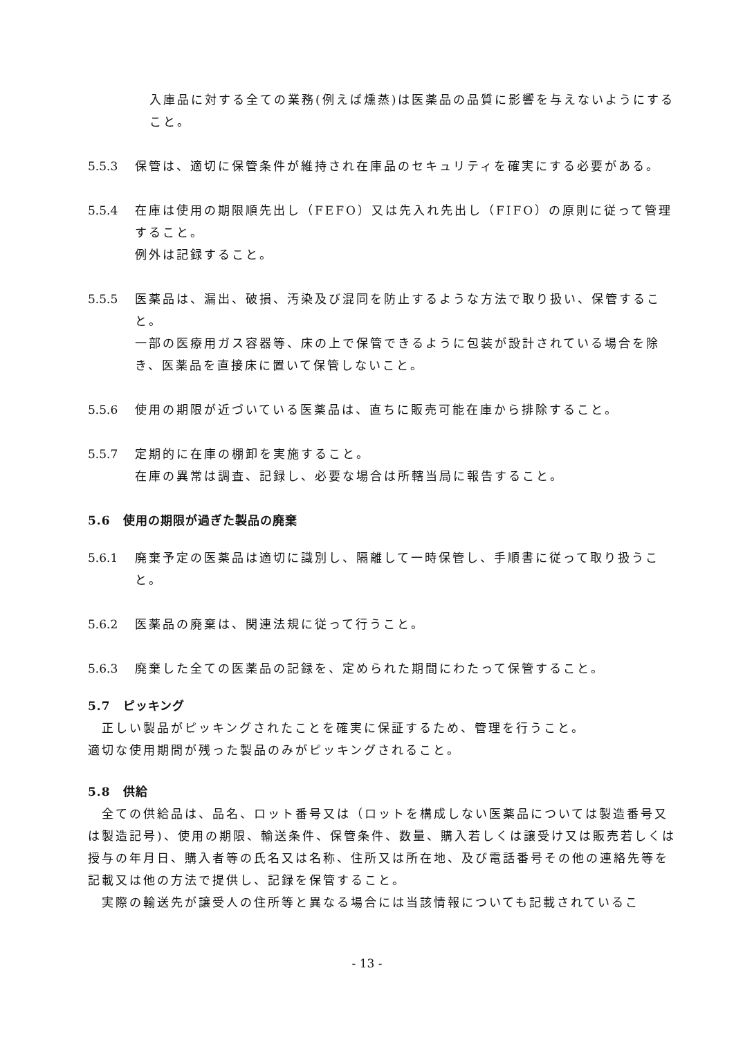入庫品に対する全ての業務(例えば燻蒸)は医薬品の品質に影響を与えないようにすること。
5.5.3 保管は、適切に保管条件が維持され在庫品のセキュリティを確実にする必要がある。
5.5.4 在庫は使用の期限順先出し（FEFO）又は先入れ先出し（FIFO）の原則に従って管理すること。
例外は記録すること。
5.5.5 医薬品は、漏出、破損、汚染及び混同を防止するような方法で取り扱い、保管すること。
一部の医療用ガス容器等、床の上で保管できるように包装が設計されている場合を除き、医薬品を直接床に置いて保管しないこと。
5.5.6 使用の期限が近づいている医薬品は、直ちに販売可能在庫から排除すること。
5.5.7 定期的に在庫の棚卸を実施すること。
在庫の異常は調査、記録し、必要な場合は所轄当局に報告すること。
5.6 使用の期限が過ぎた製品の廃棄
5.6.1 廃棄予定の医薬品は適切に識別し、隔離して一時保管し、手順書に従って取り扱うこと。
5.6.2 医薬品の廃棄は、関連法規に従って行うこと。
5.6.3 廃棄した全ての医薬品の記録を、定められた期間にわたって保管すること。
5.7 ピッキング
　正しい製品がピッキングされたことを確実に保証するため、管理を行うこと。
適切な使用期間が残った製品のみがピッキングされること。
5.8 供給
　全ての供給品は、品名、ロット番号又は（ロットを構成しない医薬品については製造番号又は製造記号)、使用の期限、輸送条件、保管条件、数量、購入若しくは譲受け又は販売若しくは授与の年月日、購入者等の氏名又は名称、住所又は所在地、及び電話番号その他の連絡先等を記載又は他の方法で提供し、記録を保管すること。
　実際の輸送先が譲受人の住所等と異なる場合には当該情報についても記載されているこ
- 13 -